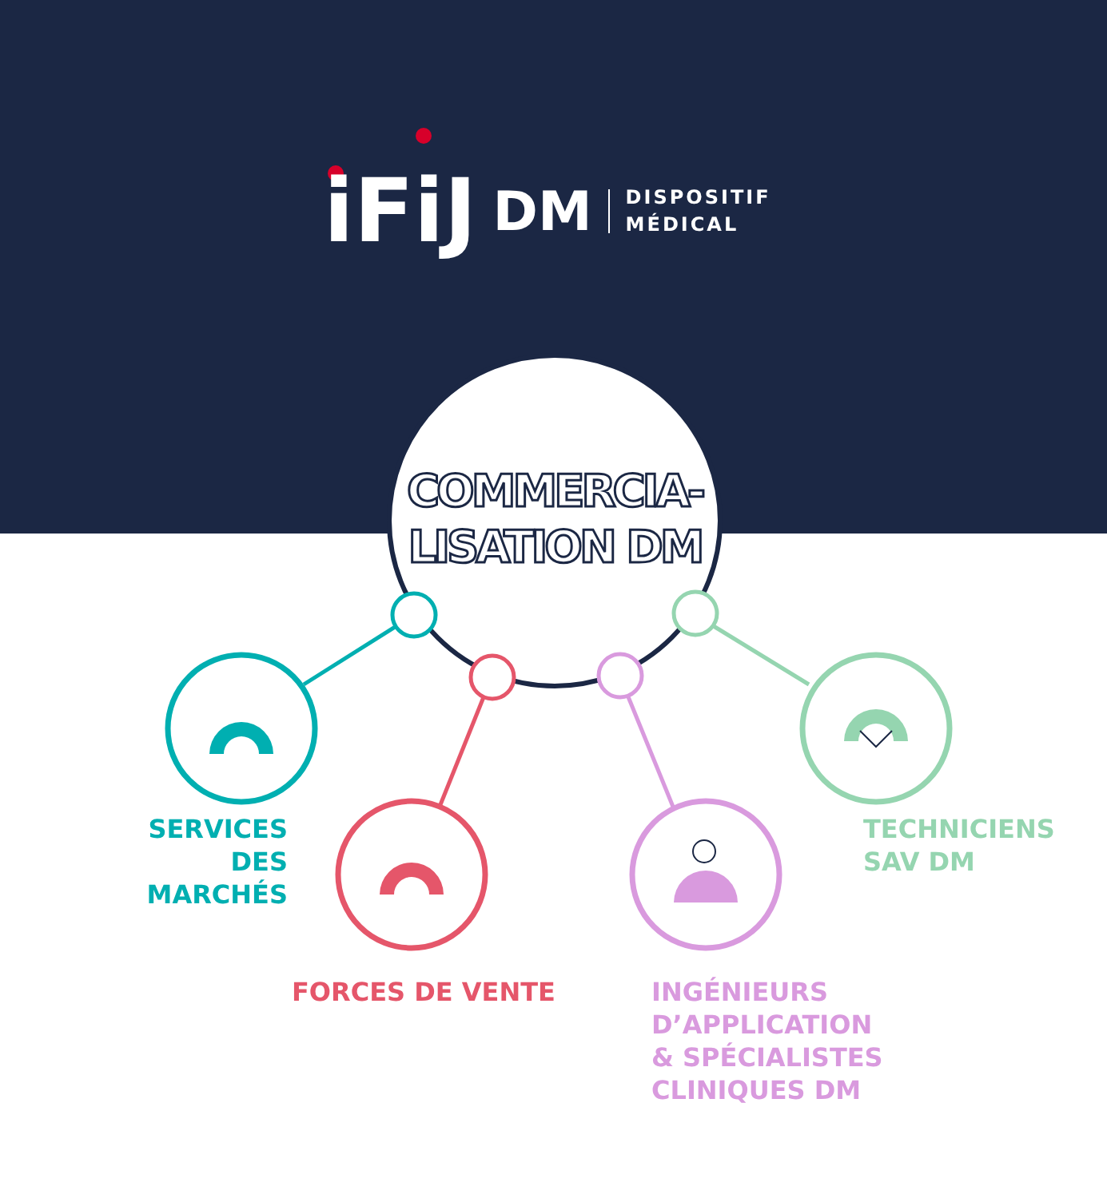iFiJ DM DISPOSITIF
MÉDICAL
COMMERCIA-
LISATION DM
SERVICES
DES MARCHÉS
FORCES DE VENTE
INGÉNIEURS
D’APPLICATION
& SPÉCIALISTES
CLINIQUES DM
TECHNICIENS
SAV DM